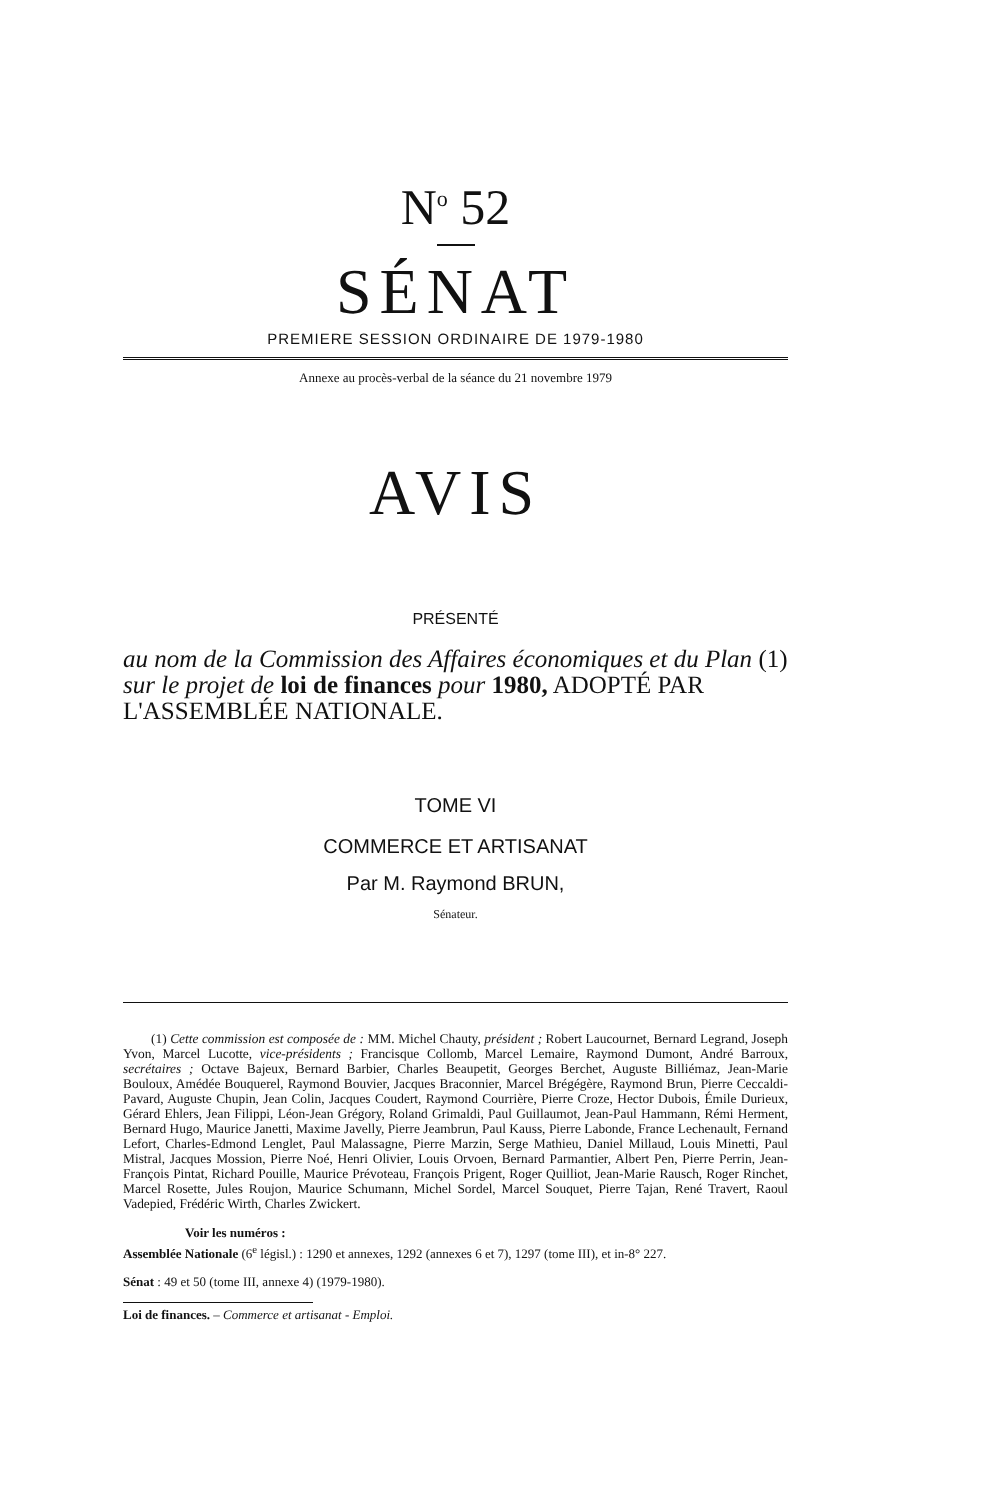N<sup>o</sup> 52
SÉNAT
PREMIERE SESSION ORDINAIRE DE 1979-1980
Annexe au procès-verbal de la séance du 21 novembre 1979
AVIS
PRÉSENTÉ
au nom de la Commission des Affaires économiques et du Plan (1) sur le projet de loi de finances pour 1980, ADOPTÉ PAR L'ASSEMBLÉE NATIONALE.
TOME VI
COMMERCE ET ARTISANAT
Par M. Raymond BRUN,
Sénateur.
(1) Cette commission est composée de : MM. Michel Chauty, président ; Robert Laucournet, Bernard Legrand, Joseph Yvon, Marcel Lucotte, vice-présidents ; Francisque Collomb, Marcel Lemaire, Raymond Dumont, André Barroux, secrétaires ; Octave Bajeux, Bernard Barbier, Charles Beaupetit, Georges Berchet, Auguste Billiémaz, Jean-Marie Bouloux, Amédée Bouquerel, Raymond Bouvier, Jacques Braconnier, Marcel Brégégère, Raymond Brun, Pierre Ceccaldi-Pavard, Auguste Chupin, Jean Colin, Jacques Coudert, Raymond Courrière, Pierre Croze, Hector Dubois, Émile Durieux, Gérard Ehlers, Jean Filippi, Léon-Jean Grégory, Roland Grimaldi, Paul Guillaumot, Jean-Paul Hammann, Rémi Herment, Bernard Hugo, Maurice Janetti, Maxime Javelly, Pierre Jeambrun, Paul Kauss, Pierre Labonde, France Lechenault, Fernand Lefort, Charles-Edmond Lenglet, Paul Malassagne, Pierre Marzin, Serge Mathieu, Daniel Millaud, Louis Minetti, Paul Mistral, Jacques Mossion, Pierre Noé, Henri Olivier, Louis Orvoen, Bernard Parmantier, Albert Pen, Pierre Perrin, Jean-François Pintat, Richard Pouille, Maurice Prévoteau, François Prigent, Roger Quilliot, Jean-Marie Rausch, Roger Rinchet, Marcel Rosette, Jules Roujon, Maurice Schumann, Michel Sordel, Marcel Souquet, Pierre Tajan, René Travert, Raoul Vadepied, Frédéric Wirth, Charles Zwickert.
Voir les numéros :
Assemblée Nationale (6<sup>e</sup> législ.) : 1290 et annexes, 1292 (annexes 6 et 7), 1297 (tome III), et in-8° 227.
Sénat : 49 et 50 (tome III, annexe 4) (1979-1980).
Loi de finances. – Commerce et artisanat - Emploi.